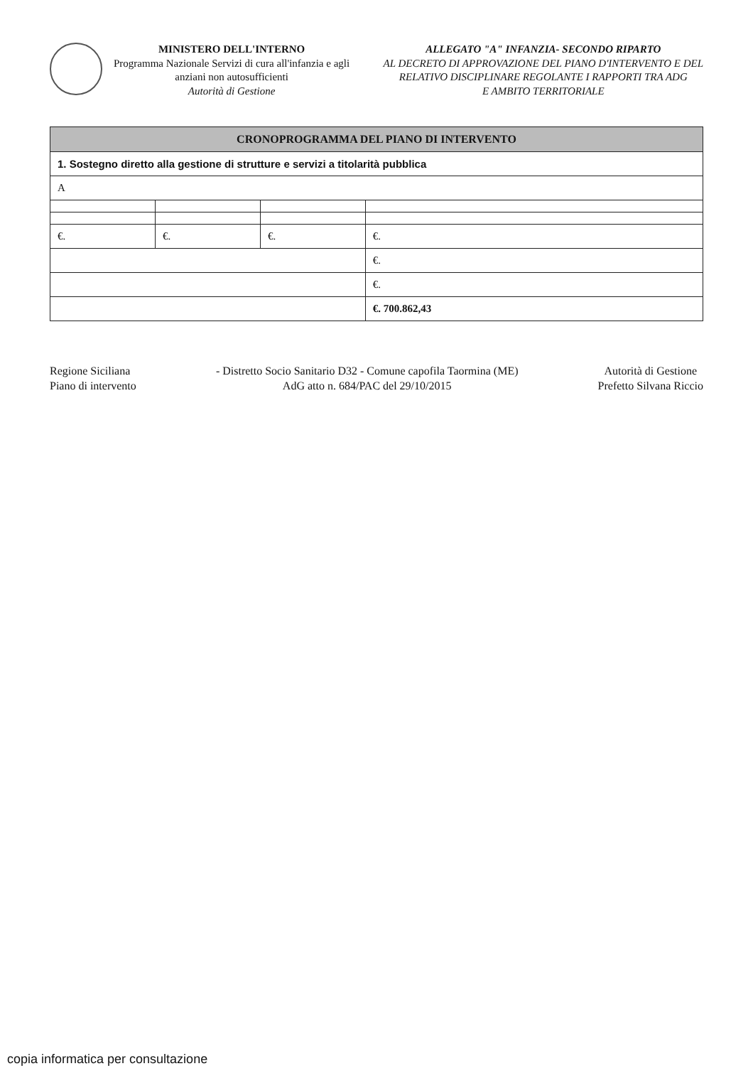MINISTERO DELL'INTERNO
Programma Nazionale Servizi di cura all'infanzia e agli
anziani non autosufficienti
Autorità di Gestione
ALLEGATO "A" INFANZIA- SECONDO RIPARTO
AL DECRETO DI APPROVAZIONE DEL PIANO D'INTERVENTO E DEL
RELATIVO DISCIPLINARE REGOLANTE I RAPPORTI TRA ADG
E AMBITO TERRITORIALE
| CRONOPROGRAMMA DEL PIANO DI INTERVENTO | | | |
| --- | --- | --- | --- |
| 1. Sostegno diretto alla gestione di strutture e servizi a titolarità pubblica | | | |
| A | | | |
| €. | €. | €. | €. |
| | | | €. |
| | | | €. |
| | | | €. 700.862,43 |
Regione Siciliana
Piano di intervento
- Distretto Socio Sanitario D32 - Comune capofila Taormina (ME)
AdG atto n. 684/PAC del 29/10/2015
Autorità di Gestione
Prefetto Silvana Riccio
copia informatica per consultazione